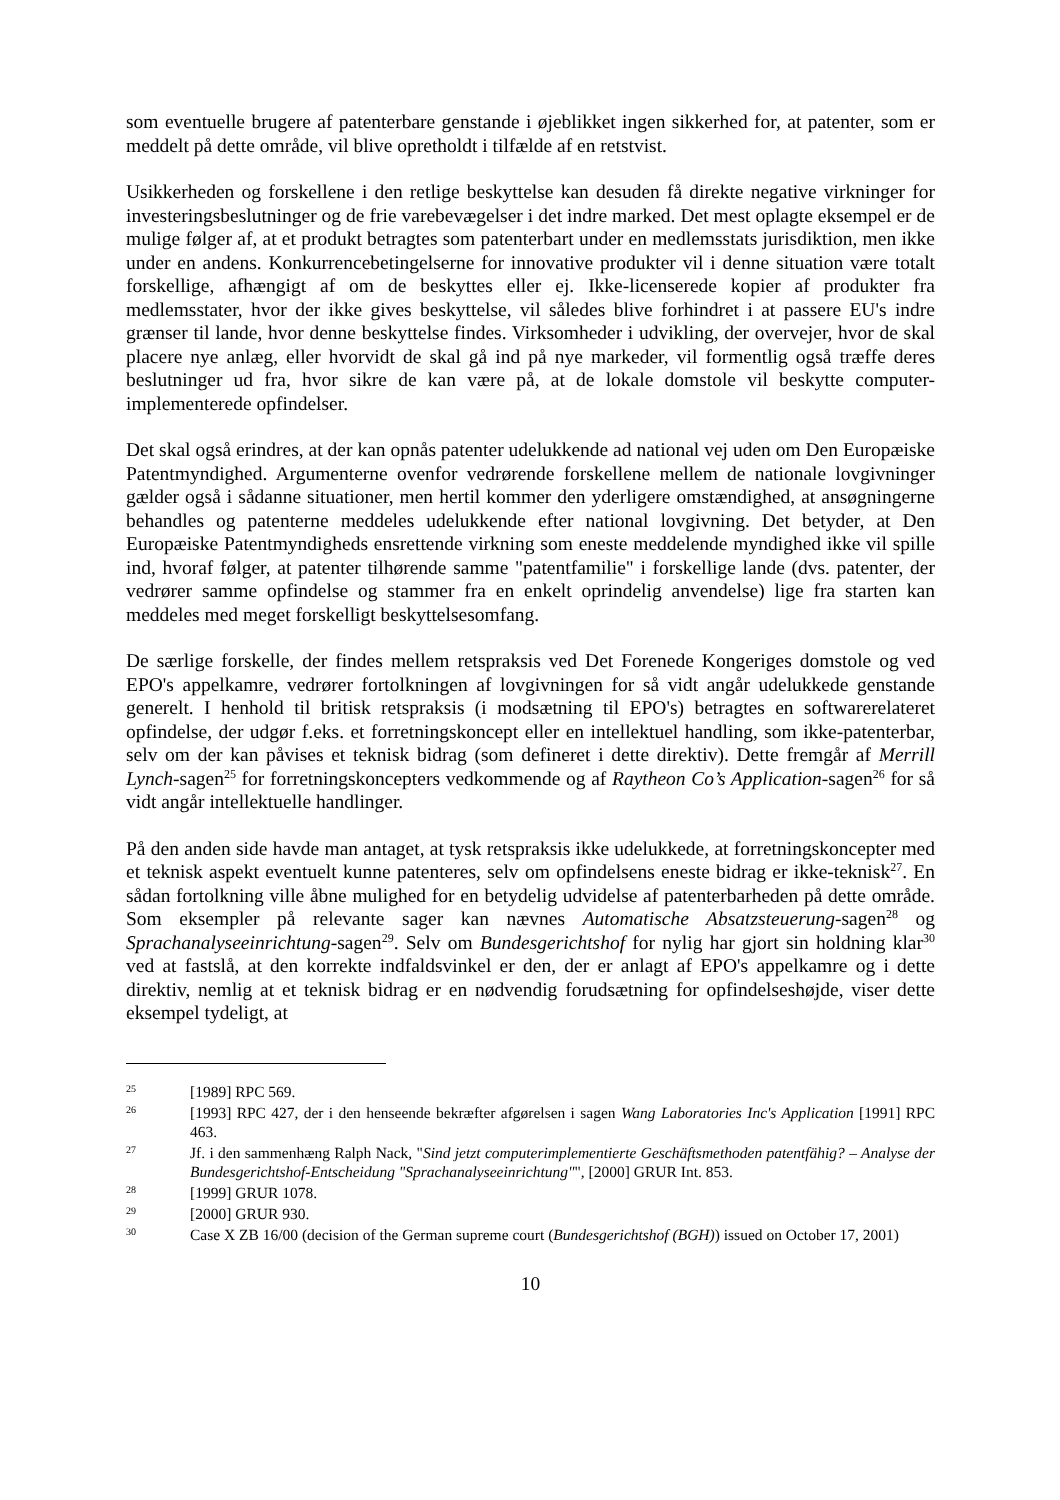som eventuelle brugere af patenterbare genstande i øjeblikket ingen sikkerhed for, at patenter, som er meddelt på dette område, vil blive opretholdt i tilfælde af en retstvist.
Usikkerheden og forskellene i den retlige beskyttelse kan desuden få direkte negative virkninger for investeringsbeslutninger og de frie varebevægelser i det indre marked. Det mest oplagte eksempel er de mulige følger af, at et produkt betragtes som patenterbart under en medlemsstats jurisdiktion, men ikke under en andens. Konkurrencebetingelserne for innovative produkter vil i denne situation være totalt forskellige, afhængigt af om de beskyttes eller ej. Ikke-licenserede kopier af produkter fra medlemsstater, hvor der ikke gives beskyttelse, vil således blive forhindret i at passere EU's indre grænser til lande, hvor denne beskyttelse findes. Virksomheder i udvikling, der overvejer, hvor de skal placere nye anlæg, eller hvorvidt de skal gå ind på nye markeder, vil formentlig også træffe deres beslutninger ud fra, hvor sikre de kan være på, at de lokale domstole vil beskytte computer-implementerede opfindelser.
Det skal også erindres, at der kan opnås patenter udelukkende ad national vej uden om Den Europæiske Patentmyndighed. Argumenterne ovenfor vedrørende forskellene mellem de nationale lovgivninger gælder også i sådanne situationer, men hertil kommer den yderligere omstændighed, at ansøgningerne behandles og patenterne meddeles udelukkende efter national lovgivning. Det betyder, at Den Europæiske Patentmyndigheds ensrettende virkning som eneste meddelende myndighed ikke vil spille ind, hvoraf følger, at patenter tilhørende samme "patentfamilie" i forskellige lande (dvs. patenter, der vedrører samme opfindelse og stammer fra en enkelt oprindelig anvendelse) lige fra starten kan meddeles med meget forskelligt beskyttelsesomfang.
De særlige forskelle, der findes mellem retspraksis ved Det Forenede Kongeriges domstole og ved EPO's appelkamre, vedrører fortolkningen af lovgivningen for så vidt angår udelukkede genstande generelt. I henhold til britisk retspraksis (i modsætning til EPO's) betragtes en softwarerelateret opfindelse, der udgør f.eks. et forretningskoncept eller en intellektuel handling, som ikke-patenterbar, selv om der kan påvises et teknisk bidrag (som defineret i dette direktiv). Dette fremgår af Merrill Lynch-sagen<sup>25</sup> for forretningskoncepters vedkommende og af Raytheon Co’s Application-sagen<sup>26</sup> for så vidt angår intellektuelle handlinger.
På den anden side havde man antaget, at tysk retspraksis ikke udelukkede, at forretningskoncepter med et teknisk aspekt eventuelt kunne patenteres, selv om opfindelsens eneste bidrag er ikke-teknisk<sup>27</sup>. En sådan fortolkning ville åbne mulighed for en betydelig udvidelse af patenterbarheden på dette område. Som eksempler på relevante sager kan nævnes Automatische Absatzsteuerung-sagen<sup>28</sup> og Sprachanalyseeinrichtung-sagen<sup>29</sup>. Selv om Bundesgerichtshof for nylig har gjort sin holdning klar<sup>30</sup> ved at fastslå, at den korrekte indfaldsvinkel er den, der er anlagt af EPO's appelkamre og i dette direktiv, nemlig at et teknisk bidrag er en nødvendig forudsætning for opfindelseshøjde, viser dette eksempel tydeligt, at
25 [1989] RPC 569.
26 [1993] RPC 427, der i den henseende bekræfter afgørelsen i sagen Wang Laboratories Inc's Application [1991] RPC 463.
27 Jf. i den sammenhæng Ralph Nack, "Sind jetzt computerimplementierte Geschäftsmethoden patentfähig? – Analyse der Bundesgerichtshof-Entscheidung "Sprachanalyseeinrichtung"", [2000] GRUR Int. 853.
28 [1999] GRUR 1078.
29 [2000] GRUR 930.
30 Case X ZB 16/00 (decision of the German supreme court (Bundesgerichtshof (BGH)) issued on October 17, 2001)
10